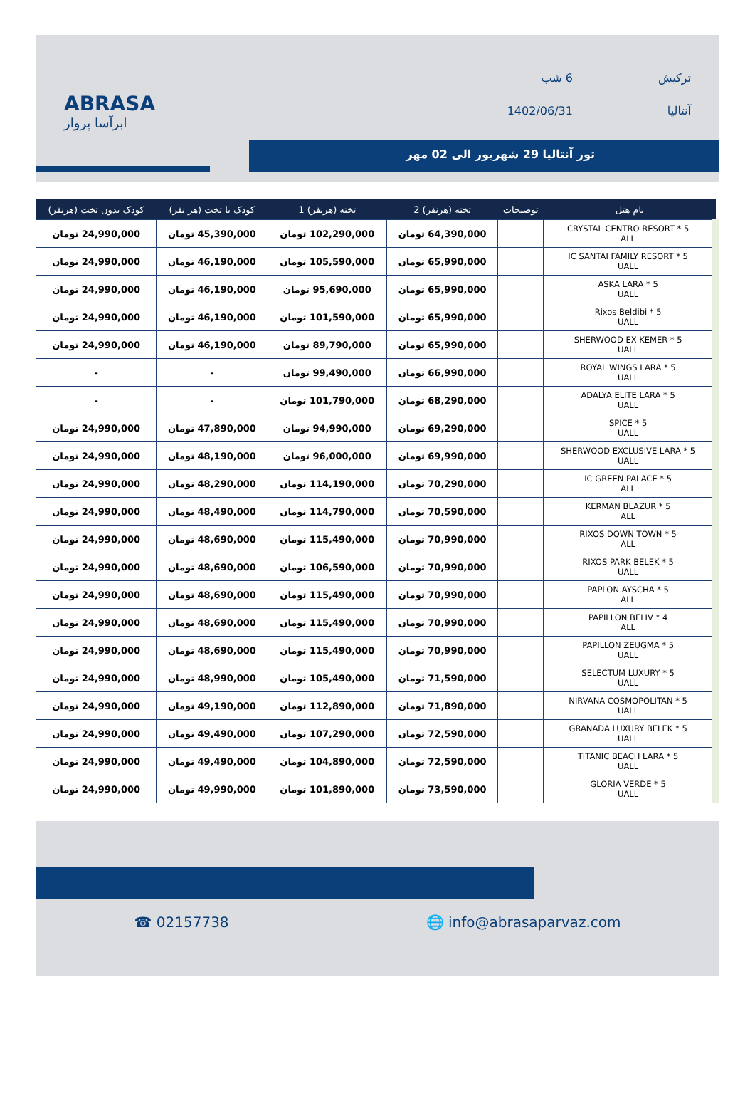ABRASA
ابرآسا پرواز
ترکیش
آنتالیا
6 شب
1402/06/31
تور آنتالیا 29 شهریور الی 02 مهر
| نام هتل | توضیحات | تخته (هرنفر) 2 | تخته (هرنفر) 1 | کودک با تخت (هر نفر) | کودک بدون تخت (هرنفر) |
| --- | --- | --- | --- | --- | --- |
| CRYSTAL CENTRO RESORT * 5 ALL | | 64,390,000 تومان | 102,290,000 تومان | 45,390,000 تومان | 24,990,000 تومان |
| IC SANTAI FAMILY RESORT * 5 UALL | | 65,990,000 تومان | 105,590,000 تومان | 46,190,000 تومان | 24,990,000 تومان |
| ASKA LARA * 5 UALL | | 65,990,000 تومان | 95,690,000 تومان | 46,190,000 تومان | 24,990,000 تومان |
| Rixos Beldibi * 5 UALL | | 65,990,000 تومان | 101,590,000 تومان | 46,190,000 تومان | 24,990,000 تومان |
| SHERWOOD EX KEMER * 5 UALL | | 65,990,000 تومان | 89,790,000 تومان | 46,190,000 تومان | 24,990,000 تومان |
| ROYAL WINGS LARA * 5 UALL | | 66,990,000 تومان | 99,490,000 تومان | - | - |
| ADALYA ELITE LARA * 5 UALL | | 68,290,000 تومان | 101,790,000 تومان | - | - |
| SPICE * 5 UALL | | 69,290,000 تومان | 94,990,000 تومان | 47,890,000 تومان | 24,990,000 تومان |
| SHERWOOD EXCLUSIVE LARA * 5 UALL | | 69,990,000 تومان | 96,000,000 تومان | 48,190,000 تومان | 24,990,000 تومان |
| IC GREEN PALACE * 5 ALL | | 70,290,000 تومان | 114,190,000 تومان | 48,290,000 تومان | 24,990,000 تومان |
| KERMAN BLAZUR * 5 ALL | | 70,590,000 تومان | 114,790,000 تومان | 48,490,000 تومان | 24,990,000 تومان |
| RIXOS DOWN TOWN * 5 ALL | | 70,990,000 تومان | 115,490,000 تومان | 48,690,000 تومان | 24,990,000 تومان |
| RIXOS PARK BELEK * 5 UALL | | 70,990,000 تومان | 106,590,000 تومان | 48,690,000 تومان | 24,990,000 تومان |
| PAPLON AYSCHA * 5 ALL | | 70,990,000 تومان | 115,490,000 تومان | 48,690,000 تومان | 24,990,000 تومان |
| PAPILLON BELIV * 4 ALL | | 70,990,000 تومان | 115,490,000 تومان | 48,690,000 تومان | 24,990,000 تومان |
| PAPILLON ZEUGMA * 5 UALL | | 70,990,000 تومان | 115,490,000 تومان | 48,690,000 تومان | 24,990,000 تومان |
| SELECTUM LUXURY * 5 UALL | | 71,590,000 تومان | 105,490,000 تومان | 48,990,000 تومان | 24,990,000 تومان |
| NIRVANA COSMOPOLITAN * 5 UALL | | 71,890,000 تومان | 112,890,000 تومان | 49,190,000 تومان | 24,990,000 تومان |
| GRANADA LUXURY BELEK * 5 UALL | | 72,590,000 تومان | 107,290,000 تومان | 49,490,000 تومان | 24,990,000 تومان |
| TITANIC BEACH LARA * 5 UALL | | 72,590,000 تومان | 104,890,000 تومان | 49,490,000 تومان | 24,990,000 تومان |
| GLORIA VERDE * 5 UALL | | 73,590,000 تومان | 101,890,000 تومان | 49,990,000 تومان | 24,990,000 تومان |
☎ 02157738 🌐 info@abrasaparvaz.com